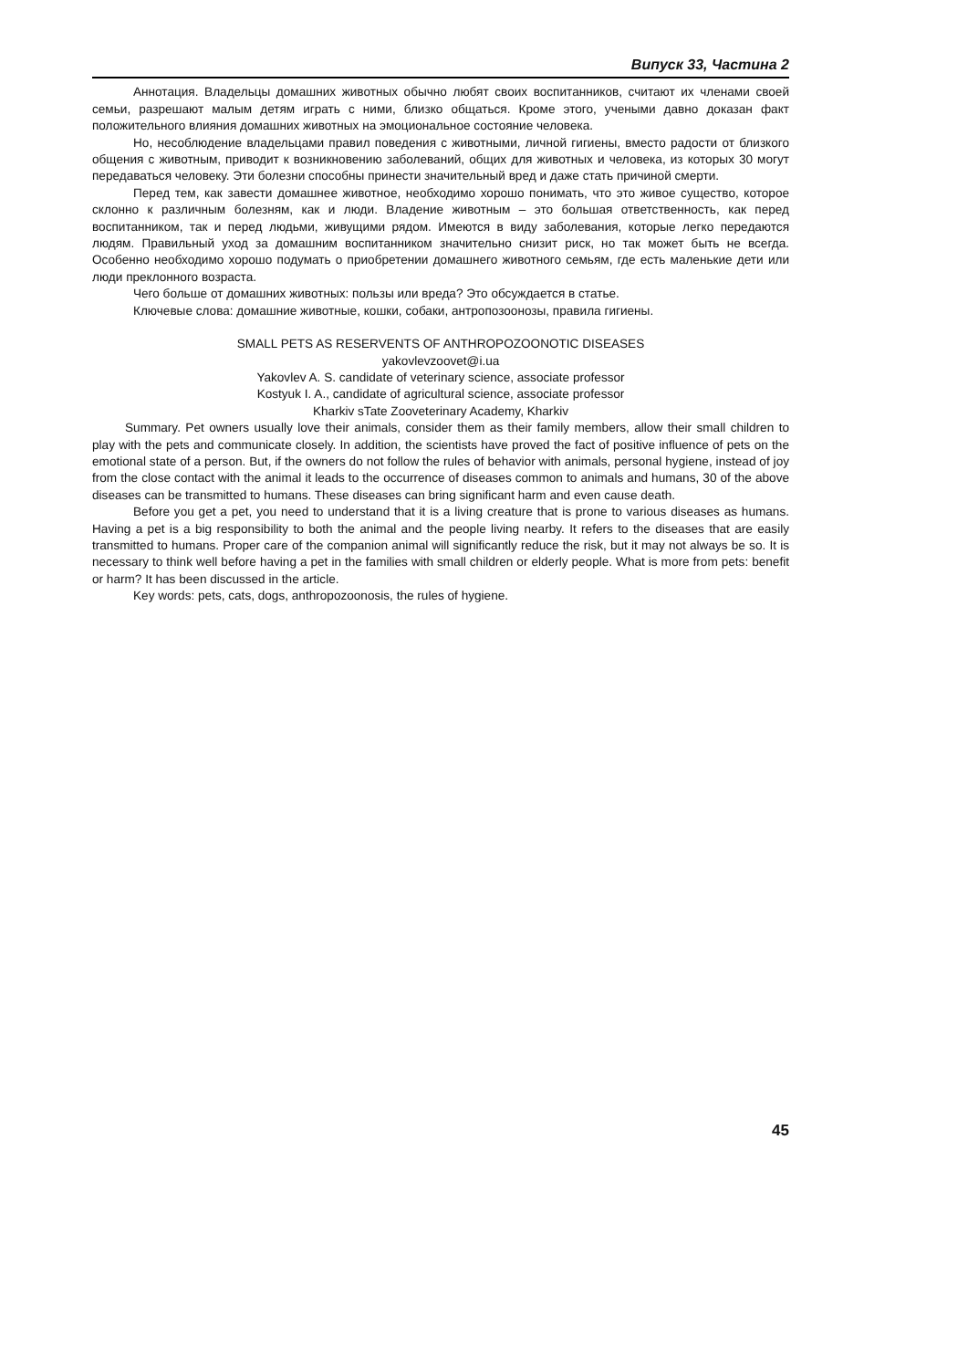Випуск 33, Частина 2
Аннотация. Владельцы домашних животных обычно любят своих воспитанников, считают их членами своей семьи, разрешают малым детям играть с ними, близко общаться. Кроме этого, учеными давно доказан факт положительного влияния домашних животных на эмоциональное состояние человека.
Но, несоблюдение владельцами правил поведения с животными, личной гигиены, вместо радости от близкого общения с животным, приводит к возникновению заболеваний, общих для животных и человека, из которых 30 могут передаваться человеку. Эти болезни способны принести значительный вред и даже стать причиной смерти.
Перед тем, как завести домашнее животное, необходимо хорошо понимать, что это живое существо, которое склонно к различным болезням, как и люди. Владение животным – это большая ответственность, как перед воспитанником, так и перед людьми, живущими рядом. Имеются в виду заболевания, которые легко передаются людям. Правильный уход за домашним воспитанником значительно снизит риск, но так может быть не всегда. Особенно необходимо хорошо подумать о приобретении домашнего животного семьям, где есть маленькие дети или люди преклонного возраста.
Чего больше от домашних животных: пользы или вреда? Это обсуждается в статье.
Ключевые слова: домашние животные, кошки, собаки, антропозоонозы, правила гигиены.
SMALL PETS AS RESERVENTS OF ANTHROPOZOONOTIC DISEASES
yakovlevzoovet@i.ua
Yakovlev A. S. candidate of veterinary science, associate professor
Kostyuk I. A., candidate of agricultural science, associate professor
Kharkiv sTate Zooveterinary Academy, Kharkiv
Summary. Pet owners usually love their animals, consider them as their family members, allow their small children to play with the pets and communicate closely. In addition, the scientists have proved the fact of positive influence of pets on the emotional state of a person. But, if the owners do not follow the rules of behavior with animals, personal hygiene, instead of joy from the close contact with the animal it leads to the occurrence of diseases common to animals and humans, 30 of the above diseases can be transmitted to humans. These diseases can bring significant harm and even cause death.
Before you get a pet, you need to understand that it is a living creature that is prone to various diseases as humans. Having a pet is a big responsibility to both the animal and the people living nearby. It refers to the diseases that are easily transmitted to humans. Proper care of the companion animal will significantly reduce the risk, but it may not always be so. It is necessary to think well before having a pet in the families with small children or elderly people. What is more from pets: benefit or harm? It has been discussed in the article.
Key words: pets, cats, dogs, anthropozoonosis, the rules of hygiene.
45